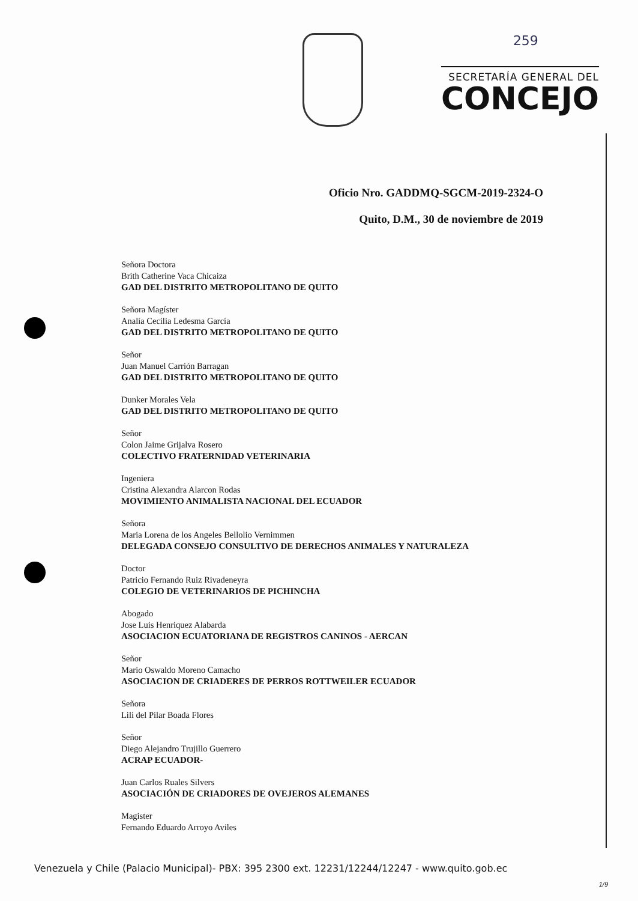259
SECRETARÍA GENERAL DEL
CONCEJO
Oficio Nro. GADDMQ-SGCM-2019-2324-O
Quito, D.M., 30 de noviembre de 2019
Señora Doctora
Brith Catherine Vaca Chicaiza
GAD DEL DISTRITO METROPOLITANO DE QUITO
Señora Magíster
Analía Cecilia Ledesma García
GAD DEL DISTRITO METROPOLITANO DE QUITO
Señor
Juan Manuel Carrión Barragan
GAD DEL DISTRITO METROPOLITANO DE QUITO
Dunker Morales Vela
GAD DEL DISTRITO METROPOLITANO DE QUITO
Señor
Colon Jaime Grijalva Rosero
COLECTIVO FRATERNIDAD VETERINARIA
Ingeniera
Cristina Alexandra Alarcon Rodas
MOVIMIENTO ANIMALISTA NACIONAL DEL ECUADOR
Señora
Maria Lorena de los Angeles Bellolio Vernimmen
DELEGADA CONSEJO CONSULTIVO DE DERECHOS ANIMALES Y NATURALEZA
Doctor
Patricio Fernando Ruiz Rivadeneyra
COLEGIO DE VETERINARIOS DE PICHINCHA
Abogado
Jose Luis Henriquez Alabarda
ASOCIACION ECUATORIANA DE REGISTROS CANINOS - AERCAN
Señor
Mario Oswaldo Moreno Camacho
ASOCIACION DE CRIADERES DE PERROS ROTTWEILER ECUADOR
Señora
Lili del Pilar Boada Flores
Señor
Diego Alejandro Trujillo Guerrero
ACRAP ECUADOR-
Juan Carlos Ruales Silvers
ASOCIACIÓN DE CRIADORES DE OVEJEROS ALEMANES
Magister
Fernando Eduardo Arroyo Aviles
Venezuela y Chile (Palacio Municipal)- PBX: 395 2300 ext. 12231/12244/12247 - www.quito.gob.ec
1/9